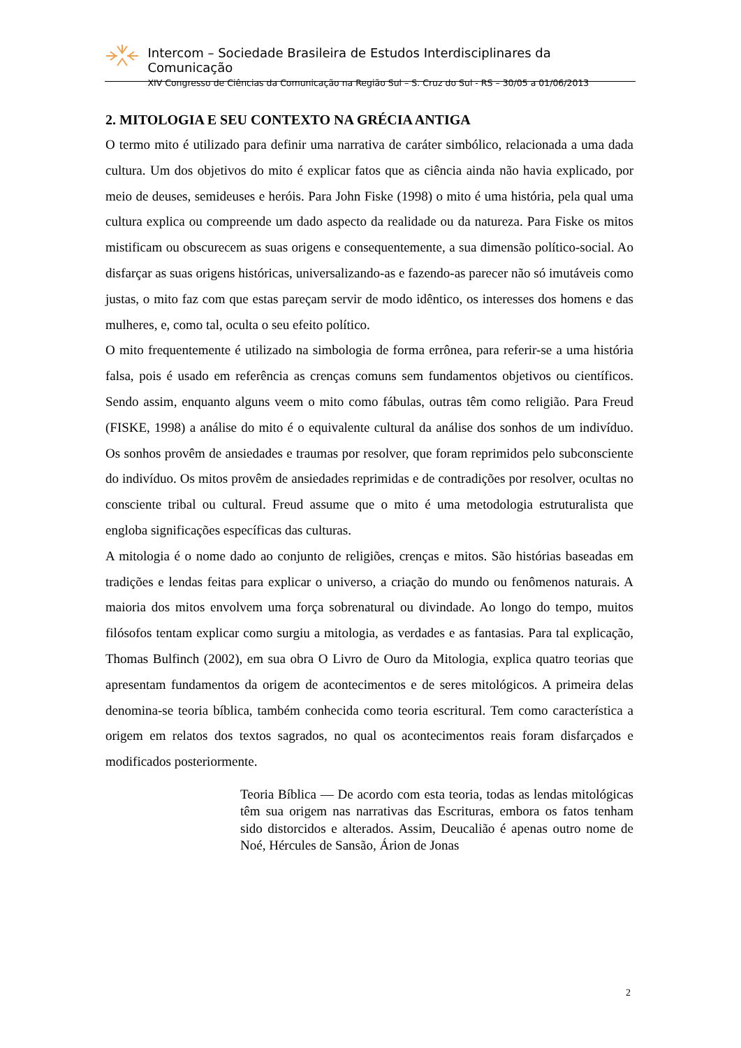Intercom – Sociedade Brasileira de Estudos Interdisciplinares da Comunicação
XIV Congresso de Ciências da Comunicação na Região Sul – S. Cruz do Sul - RS – 30/05 a 01/06/2013
2. MITOLOGIA E SEU CONTEXTO NA GRÉCIA ANTIGA
O termo mito é utilizado para definir uma narrativa de caráter simbólico, relacionada a uma dada cultura. Um dos objetivos do mito é explicar fatos que as ciência ainda não havia explicado, por meio de deuses, semideuses e heróis. Para John Fiske (1998) o mito é uma história, pela qual uma cultura explica ou compreende um dado aspecto da realidade ou da natureza. Para Fiske os mitos mistificam ou obscurecem as suas origens e consequentemente, a sua dimensão político-social. Ao disfarçar as suas origens históricas, universalizando-as e fazendo-as parecer não só imutáveis como justas, o mito faz com que estas pareçam servir de modo idêntico, os interesses dos homens e das mulheres, e, como tal, oculta o seu efeito político.
O mito frequentemente é utilizado na simbologia de forma errônea, para referir-se a uma história falsa, pois é usado em referência as crenças comuns sem fundamentos objetivos ou científicos. Sendo assim, enquanto alguns veem o mito como fábulas, outras têm como religião. Para Freud (FISKE, 1998) a análise do mito é o equivalente cultural da análise dos sonhos de um indivíduo. Os sonhos provêm de ansiedades e traumas por resolver, que foram reprimidos pelo subconsciente do indivíduo. Os mitos provêm de ansiedades reprimidas e de contradições por resolver, ocultas no consciente tribal ou cultural. Freud assume que o mito é uma metodologia estruturalista que engloba significações específicas das culturas.
A mitologia é o nome dado ao conjunto de religiões, crenças e mitos. São histórias baseadas em tradições e lendas feitas para explicar o universo, a criação do mundo ou fenômenos naturais. A maioria dos mitos envolvem uma força sobrenatural ou divindade. Ao longo do tempo, muitos filósofos tentam explicar como surgiu a mitologia, as verdades e as fantasias. Para tal explicação, Thomas Bulfinch (2002), em sua obra O Livro de Ouro da Mitologia, explica quatro teorias que apresentam fundamentos da origem de acontecimentos e de seres mitológicos. A primeira delas denomina-se teoria bíblica, também conhecida como teoria escritural. Tem como característica a origem em relatos dos textos sagrados, no qual os acontecimentos reais foram disfarçados e modificados posteriormente.
Teoria Bíblica — De acordo com esta teoria, todas as lendas mitológicas têm sua origem nas narrativas das Escrituras, embora os fatos tenham sido distorcidos e alterados. Assim, Deucalião é apenas outro nome de Noé, Hércules de Sansão, Árion de Jonas
2